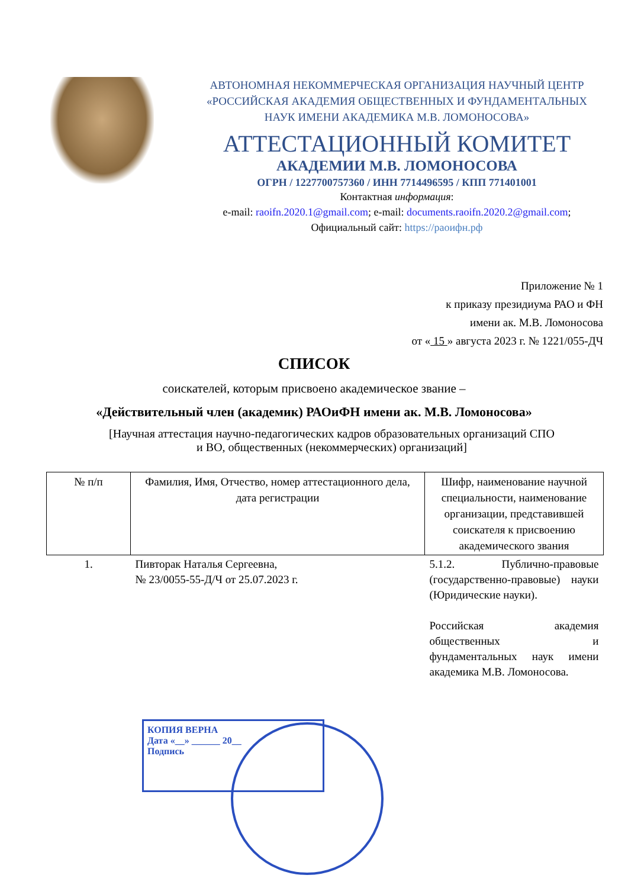АВТОНОМНАЯ НЕКОММЕРЧЕСКАЯ ОРГАНИЗАЦИЯ НАУЧНЫЙ ЦЕНТР
«РОССИЙСКАЯ АКАДЕМИЯ ОБЩЕСТВЕННЫХ И ФУНДАМЕНТАЛЬНЫХ
НАУК ИМЕНИ АКАДЕМИКА М.В. ЛОМОНОСОВА»
АТТЕСТАЦИОННЫЙ КОМИТЕТ
АКАДЕМИИ М.В. ЛОМОНОСОВА
ОГРН / 1227700757360 / ИНН 7714496595 / КПП 771401001
Контактная информация:
e-mail: raoifn.2020.1@gmail.com; e-mail: documents.raoifn.2020.2@gmail.com;
Официальный сайт: https://раоифн.рф
Приложение № 1
к приказу президиума РАО и ФН
имени ак. М.В. Ломоносова
от « 15 » августа 2023 г. № 1221/055-ДЧ
СПИСОК
соискателей, которым присвоено академическое звание –
«Действительный член (академик) РАОиФН имени ак. М.В. Ломоносова»
[Научная аттестация научно-педагогических кадров образовательных организаций СПО
и ВО, общественных (некоммерческих) организаций]
| № п/п | Фамилия, Имя, Отчество, номер аттестационного дела, дата регистрации | Шифр, наименование научной специальности, наименование организации, представившей соискателя к присвоению академического звания |
| --- | --- | --- |
| 1. | Пивторак Наталья Сергеевна, № 23/0055-55-Д/Ч от 25.07.2023 г. | 5.1.2. Публично-правовые (государственно-правовые) науки (Юридические науки). Российская академия общественных и фундаментальных наук имени академика М.В. Ломоносова. |
КОПИЯ ВЕРНА
Дата «__» ______ 20__
Подпись